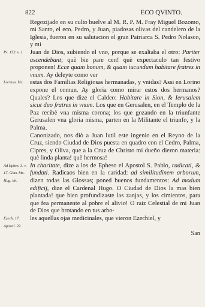822 ECO QVINTO.
Regozijado en su culto buelve al M. R. P. M. Fray Miguel Bozomo, mi Santo, el eco. Pedro, y Juan, piadosas olivas del candelero de la Iglesia, fueron en su salutacion el gran Patriarca S. Pedro Nolasco, y mi
Ps. 132. v. 1
Juan de Dios, subiendo el vno, porque se exaltaba el otro: Pariter ascendebant; què bie pare cen! què expectaculo tan festivo proponen! Ecce quam bonum, & quam iucundum habitare fratres in vnum. Ay deleyte como ver
Lorinus. hic.
estas dos Familias Religiosas hermanadas, y vnidas? Assi en Lorino expone el comun. Ay gloria como mirar estos dos hermanos? Quales? Los que dize el Caldeo: Habitare in Sion, & Ierusalem sicut duo fratres in vnum. Los que en Gerusalen, en el Templo de la Paz recibè vna misma corona; los que gozando en la triunfante Gerusalen vna gloria misma, parten en la Militante el triunfo, y la Palma.
Canonizado, nos diò a Juan lutil este ingenio en el Reyno de la Cruz, siendo Ciudad de Dios puesta en quadro con el Cedro, Palma, Cipres, y Oliva, que a la Cruz de Christo mi dueño dieron materia: què linda planta! què hermosa!
Ad Ephes. 3. v. 17. Glos. hic. Hug. ibi.
In charitate, dize a los de Epheso el Apostol S. Pablo, radicati, & fundati. Radicaos bien en la caridad: ad similitudinem arborum, dizen todas las Glossas; poned buenos fundamentos: Ad modum edificij, dize el Cardenal Hugo. O Ciudad de Dios la mas bien plantada! que bien profundizaste las zanjas, y los cimientos, para que fea permanente al pobre el alivio! O raiz Celestial de mi Juan de Dios que brotando en tus arbo-
Ezech. 17. Apocal. 22.
les aquellas ojas medicinales, que vieron Ezechiel, y
San